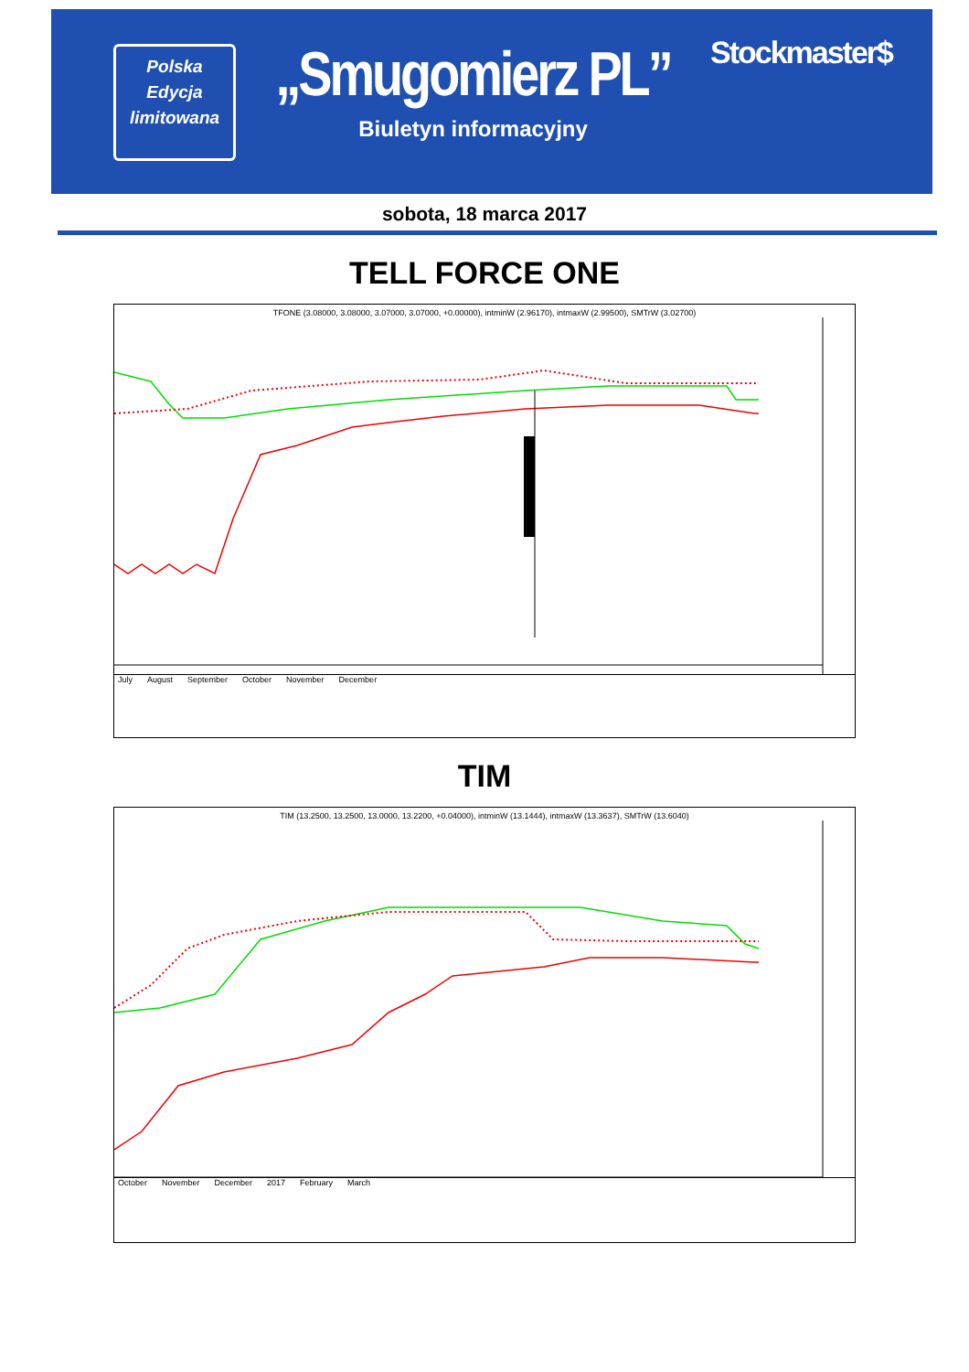Polska
Edycja
limitowana
„Smugomierz PL”
Biuletyn informacyjny
Stockmaster$
sobota, 18 marca 2017
TELL FORCE ONE
TFONE (3.08000, 3.08000, 3.07000, 3.07000, +0.00000), intminW (2.96170), intmaxW (2.99500), SMTrW (3.02700)
July August September October November December
TIM
TIM (13.2500, 13.2500, 13.0000, 13.2200, +0.04000), intminW (13.1444), intmaxW (13.3637), SMTrW (13.6040)
October November December 2017 February March